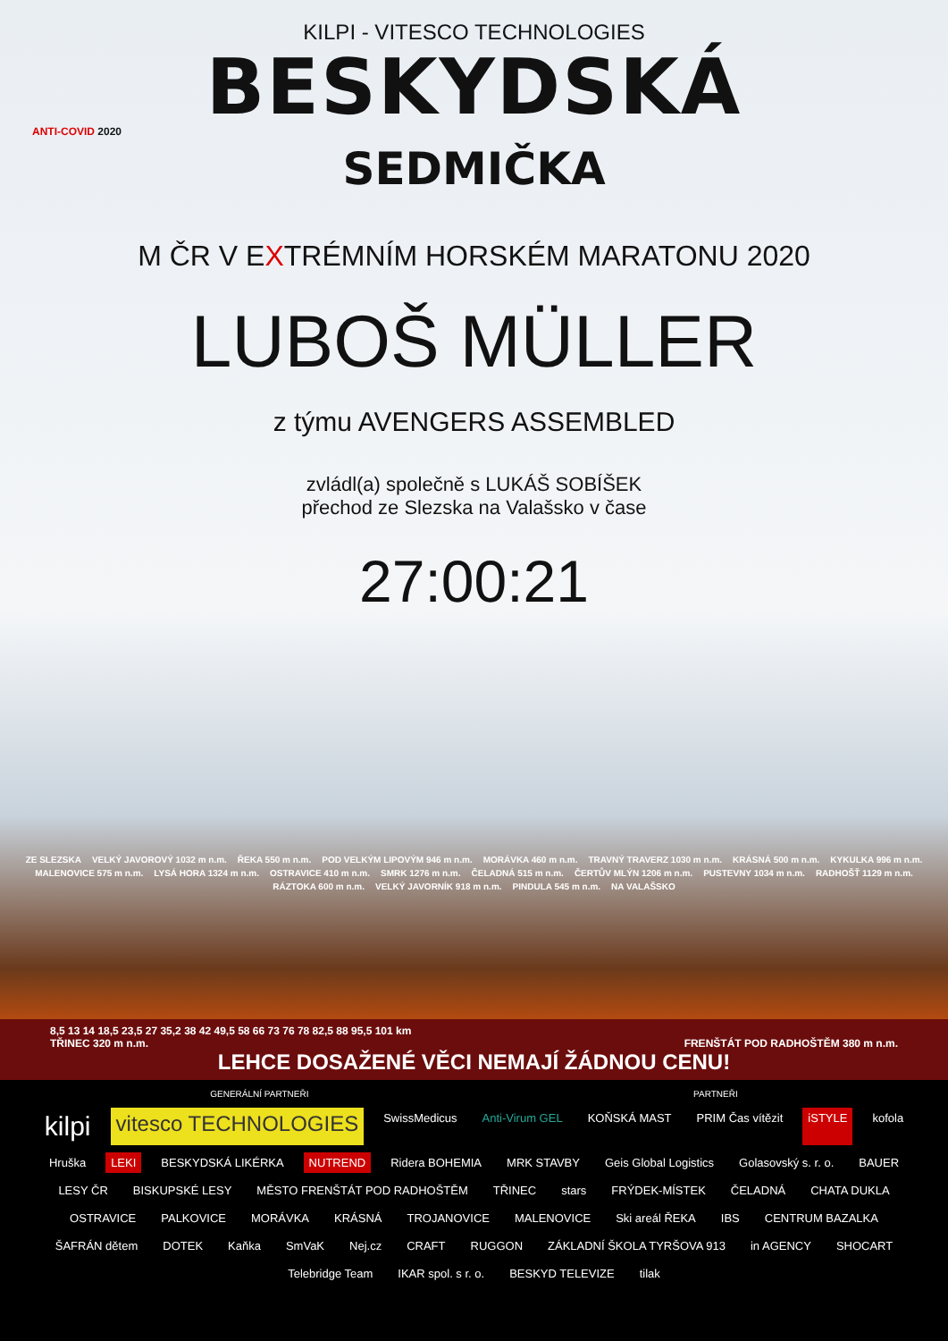KILPI - VITESCO TECHNOLOGIES
BESKYDSKÁ
ANTI-COVID 2020
SEDMIČKA
M ČR V EXTRÉMNÍM HORSKÉM MARATONU 2020
LUBOŠ MÜLLER
z týmu AVENGERS ASSEMBLED
zvládl(a) společně s LUKÁŠ SOBÍŠEK
přechod ze Slezska na Valašsko v čase
27:00:21
ZE SLEZSKA VELKÝ JAVOROVÝ 1032 m n.m. ŘEKA 550 m n.m. POD VELKÝM LIPOVÝM 946 m n.m. MORÁVKA 460 m n.m. TRAVNÝ TRAVERZ 1030 m n.m. KRÁSNÁ 500 m n.m. KYKULKA 996 m n.m. MALENOVICE 575 m n.m. LYSÁ HORA 1324 m n.m. OSTRAVICE 410 m n.m. SMRK 1276 m n.m. ČELADNÁ 515 m n.m. ČERTŮV MLÝN 1206 m n.m. PUSTEVNY 1034 m n.m. RADHOŠŤ 1129 m n.m. RÁZTOKA 600 m n.m. VELKÝ JAVORNÍK 918 m n.m. PINDULA 545 m n.m. NA VALAŠSKO
8,5 13 14 18,5 23,5 27 35,2 38 42 49,5 58 66 73 76 78 82,5 88 95,5 101 km
TŘINEC 320 m n.m. FRENŠTÁT POD RADHOŠTĚM 380 m n.m.
LEHCE DOSAŽENÉ VĚCI NEMAJÍ ŽÁDNOU CENU!
GENERÁLNÍ PARTNEŘI PARTNEŘI
kilpi vitesco TECHNOLOGIES SwissMedicus Anti-Virum GEL KOŇSKÁ MAST PRIM Čas vítězit iSTYLE kofola Hruška LEKI BESKYDSKÁ LIKÉRKA NUTREND Ridera BOHEMIA MRK STAVBY Geis Global Logistics Golasovský s. r. o. BAUER LESY ČR BISKUPSKÉ LESY MĚSTO FRENŠTÁT POD RADHOŠTĚM TŘINEC stars FRÝDEK-MÍSTEK ČELADNÁ CHATA DUKLA OSTRAVICE PALKOVICE MORÁVKA KRÁSNÁ TROJANOVICE MALENOVICE Ski areál ŘEKA IBS CENTRUM BAZALKA ŠAFRÁN dětem DOTEK Kaňka SmVaK Nej.cz CRAFT RUGGON ZÁKLADNÍ ŠKOLA TYRŠOVA 913 in AGENCY SHOCART Telebridge Team IKAR spol. s r. o. BESKYD TELEVIZE tilak